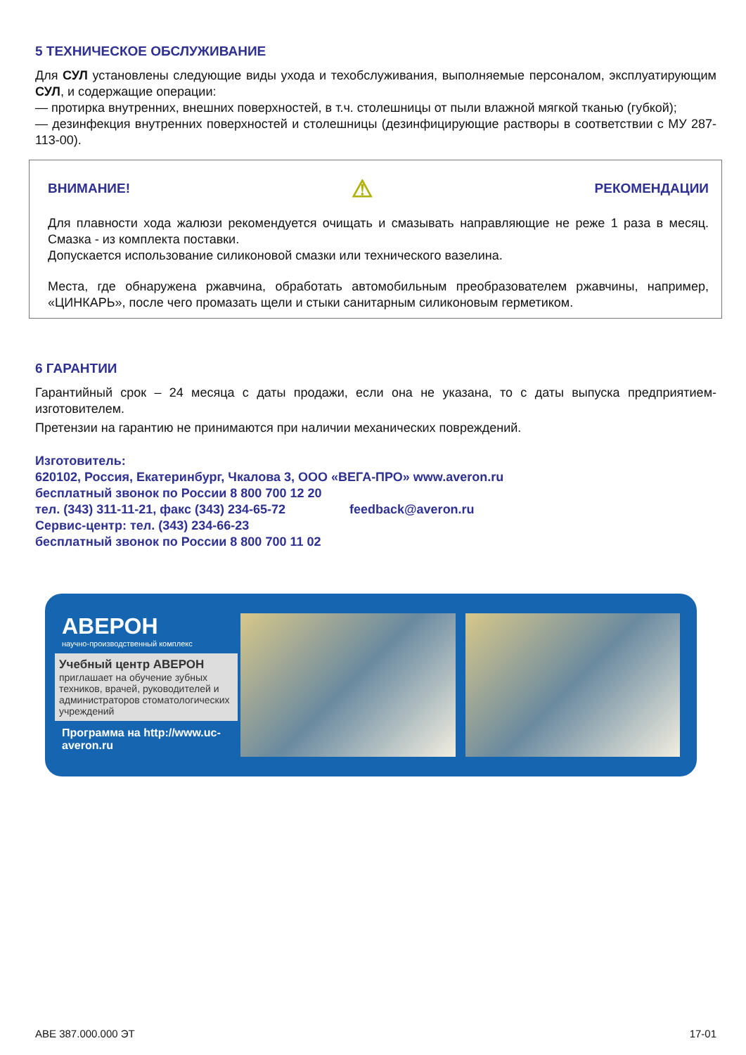5 ТЕХНИЧЕСКОЕ ОБСЛУЖИВАНИЕ
Для СУЛ установлены следующие виды ухода и техобслуживания, выполняемые персоналом, эксплуатирующим СУЛ, и содержащие операции:
— протирка внутренних, внешних поверхностей, в т.ч. столешницы от пыли влажной мягкой тканью (губкой);
— дезинфекция внутренних поверхностей и столешницы (дезинфицирующие растворы в соответствии с МУ 287-113-00).
ВНИМАНИЕ! ⚠ РЕКОМЕНДАЦИИ
Для плавности хода жалюзи рекомендуется очищать и смазывать направляющие не реже 1 раза в месяц. Смазка - из комплекта поставки.
Допускается использование силиконовой смазки или технического вазелина.
Места, где обнаружена ржавчина, обработать автомобильным преобразователем ржавчины, например, «ЦИНКАРЬ», после чего промазать щели и стыки санитарным силиконовым герметиком.
6 ГАРАНТИИ
Гарантийный срок – 24 месяца с даты продажи, если она не указана, то с даты выпуска предприятием-изготовителем.
Претензии на гарантию не принимаются при наличии механических повреждений.
Изготовитель:
620102, Россия, Екатеринбург, Чкалова 3, ООО «ВЕГА-ПРО» www.averon.ru
бесплатный звонок по России 8 800 700 12 20
тел. (343) 311-11-21, факс (343) 234-65-72 feedback@averon.ru
Сервис-центр: тел. (343) 234-66-23
бесплатный звонок по России 8 800 700 11 02
АВЕРОН
научно-производственный комплекс
Учебный центр АВЕРОН
приглашает на обучение зубных техников, врачей, руководителей и администраторов стоматологических учреждений
Программа на http://www.uc-averon.ru
АВЕ 387.000.000 ЭТ 17-01